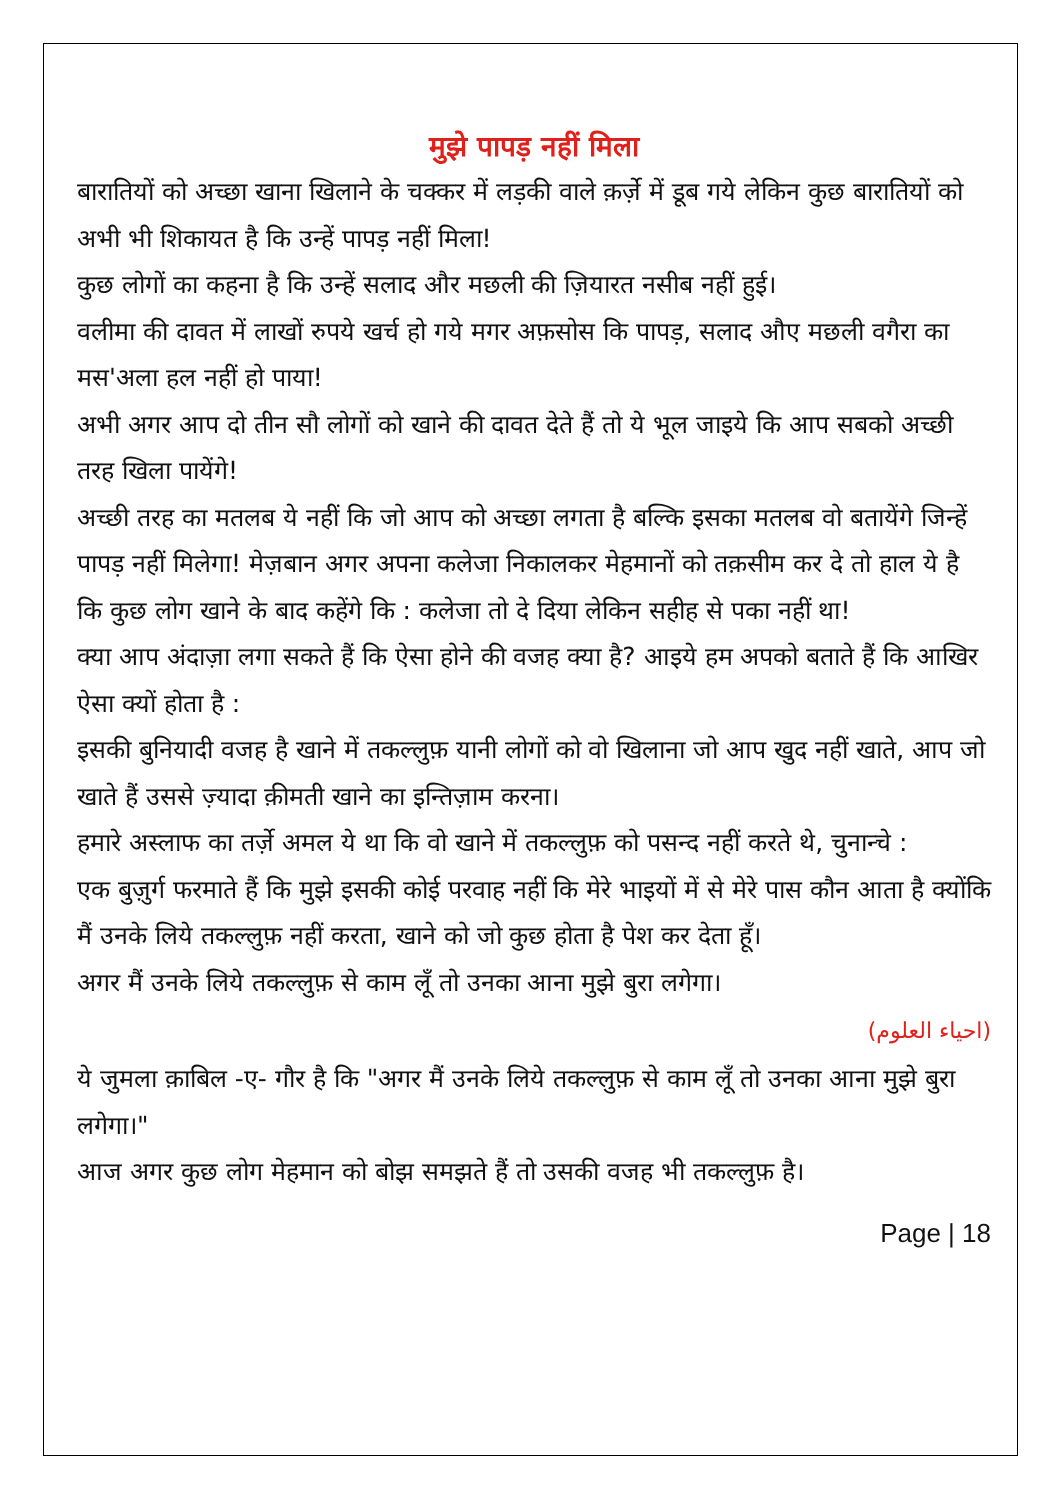मुझे पापड़ नहीं मिला
बारातियों को अच्छा खाना खिलाने के चक्कर में लड़की वाले क़र्ज़े में डूब गये लेकिन कुछ बारातियों को अभी भी शिकायत है कि उन्हें पापड़ नहीं मिला!
कुछ लोगों का कहना है कि उन्हें सलाद और मछली की ज़ियारत नसीब नहीं हुई।
वलीमा की दावत में लाखों रुपये खर्च हो गये मगर अफ़सोस कि पापड़, सलाद औए मछली वगैरा का मस'अला हल नहीं हो पाया!
अभी अगर आप दो तीन सौ लोगों को खाने की दावत देते हैं तो ये भूल जाइये कि आप सबको अच्छी तरह खिला पायेंगे!
अच्छी तरह का मतलब ये नहीं कि जो आप को अच्छा लगता है बल्कि इसका मतलब वो बतायेंगे जिन्हें पापड़ नहीं मिलेगा! मेज़बान अगर अपना कलेजा निकालकर मेहमानों को तक़सीम कर दे तो हाल ये है कि कुछ लोग खाने के बाद कहेंगे कि : कलेजा तो दे दिया लेकिन सहीह से पका नहीं था!
क्या आप अंदाज़ा लगा सकते हैं कि ऐसा होने की वजह क्या है? आइये हम अपको बताते हैं कि आखिर ऐसा क्यों होता है :
इसकी बुनियादी वजह है खाने में तकल्लुफ़ यानी लोगों को वो खिलाना जो आप खुद नहीं खाते, आप जो खाते हैं उससे ज़्यादा क़ीमती खाने का इन्तिज़ाम करना।
हमारे अस्लाफ का तर्ज़े अमल ये था कि वो खाने में तकल्लुफ़ को पसन्द नहीं करते थे, चुनान्चे :
एक बुज़ुर्ग फरमाते हैं कि मुझे इसकी कोई परवाह नहीं कि मेरे भाइयों में से मेरे पास कौन आता है क्योंकि मैं उनके लिये तकल्लुफ़ नहीं करता, खाने को जो कुछ होता है पेश कर देता हूँ।
अगर मैं उनके लिये तकल्लुफ़ से काम लूँ तो उनका आना मुझे बुरा लगेगा।
(احیاء العلوم)
ये जुमला क़ाबिल -ए- गौर है कि "अगर मैं उनके लिये तकल्लुफ़ से काम लूँ तो उनका आना मुझे बुरा लगेगा।"
आज अगर कुछ लोग मेहमान को बोझ समझते हैं तो उसकी वजह भी तकल्लुफ़ है।
Page | 18